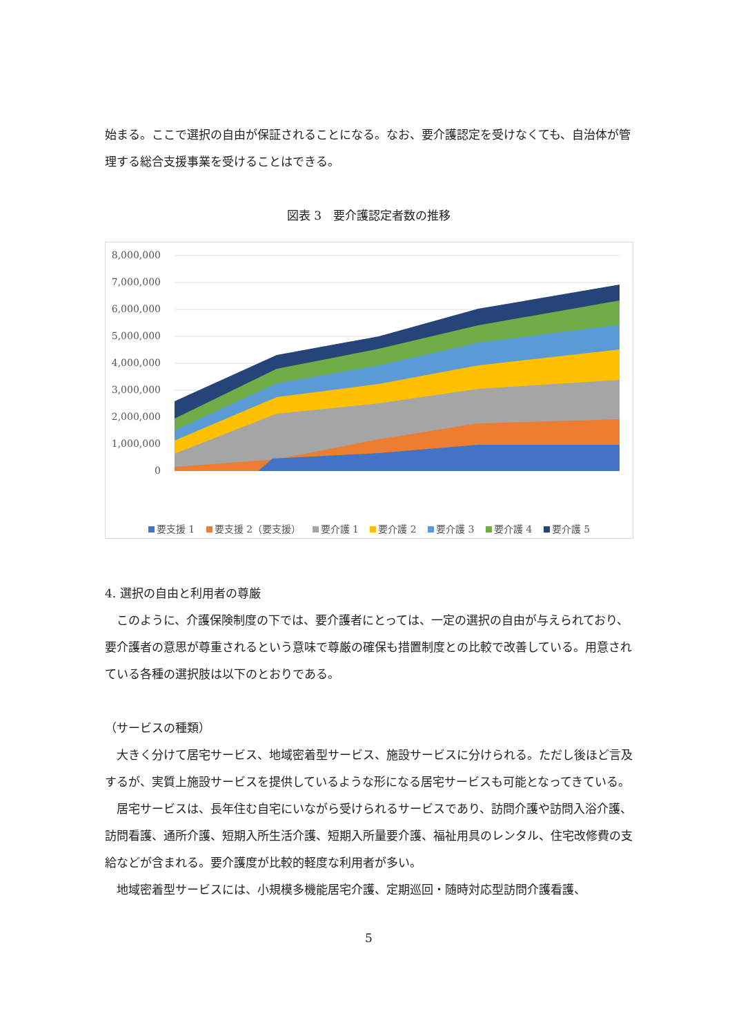始まる。ここで選択の自由が保証されることになる。なお、要介護認定を受けなくても、自治体が管理する総合支援事業を受けることはできる。
図表 3　要介護認定者数の推移
8,000,000
7,000,000
6,000,000
5,000,000
4,000,000
3,000,000
2,000,000
1,000,000
0
要支援 1 要支援 2（要支援） 要介護 1 要介護 2 要介護 3 要介護 4 要介護 5
4. 選択の自由と利用者の尊厳
　このように、介護保険制度の下では、要介護者にとっては、一定の選択の自由が与えられており、要介護者の意思が尊重されるという意味で尊厳の確保も措置制度との比較で改善している。用意されている各種の選択肢は以下のとおりである。
（サービスの種類）
　大きく分けて居宅サービス、地域密着型サービス、施設サービスに分けられる。ただし後ほど言及するが、実質上施設サービスを提供しているような形になる居宅サービスも可能となってきている。
　居宅サービスは、長年住む自宅にいながら受けられるサービスであり、訪問介護や訪問入浴介護、訪問看護、通所介護、短期入所生活介護、短期入所量要介護、福祉用具のレンタル、住宅改修費の支給などが含まれる。要介護度が比較的軽度な利用者が多い。
　地域密着型サービスには、小規模多機能居宅介護、定期巡回・随時対応型訪問介護看護、
5